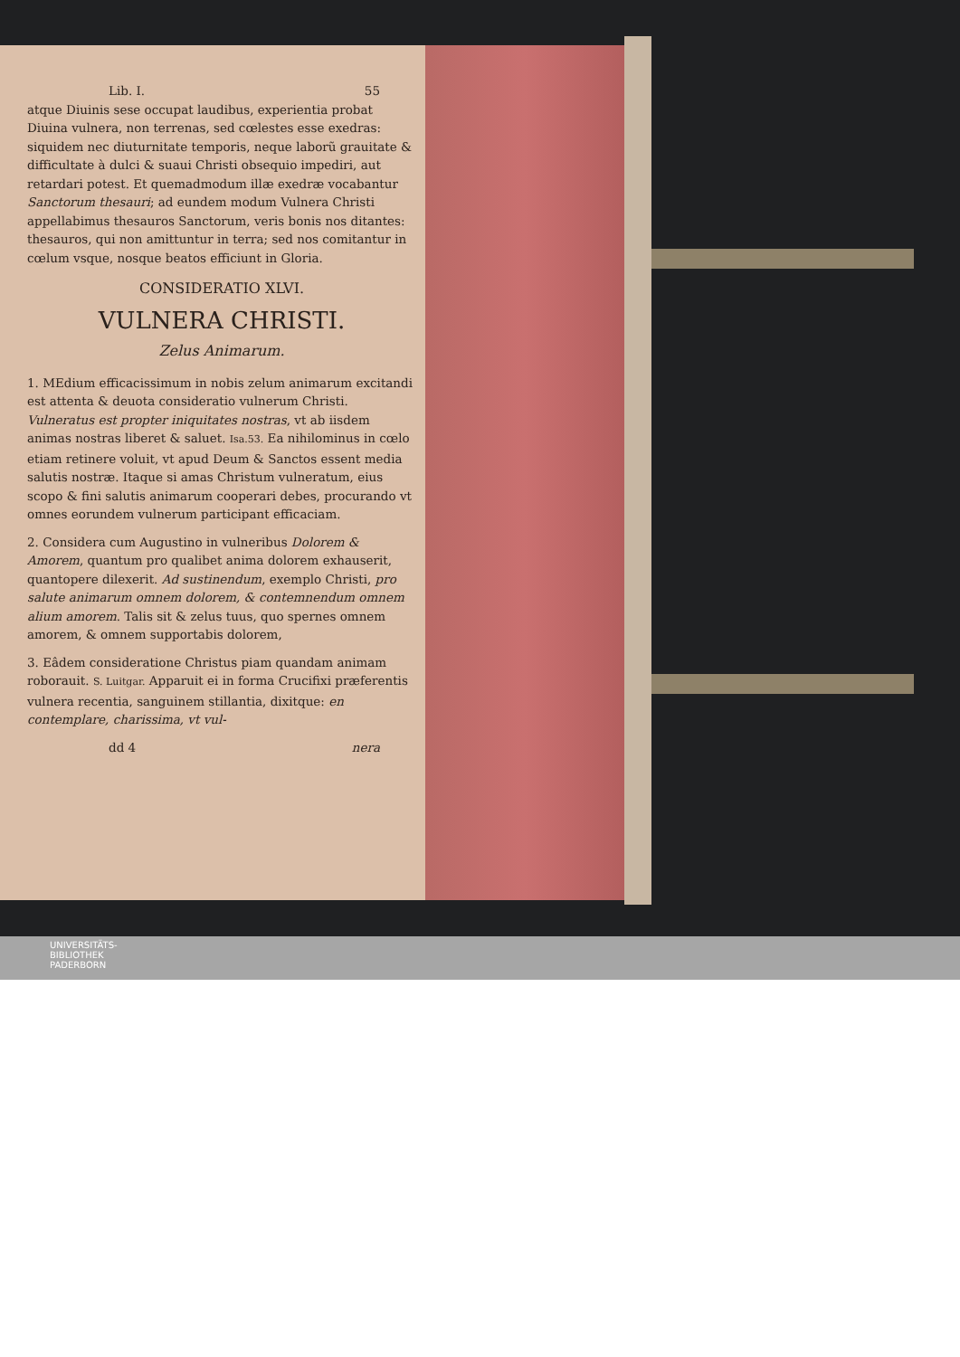Lib. I. 55
atque Diuinis sese occupat laudibus, experientia probat Diuina vulnera, non terrenas, sed cœlestes esse exedras: siquidem nec diuturnitate temporis, neque laborũ grauitate & difficultate à dulci & suaui Christi obsequio impediri, aut retardari potest. Et quemadmodum illæ exedræ vocabantur Sanctorum thesauri; ad eundem modum Vulnera Christi appellabimus thesauros Sanctorum, veris bonis nos ditantes: thesauros, qui non amittuntur in terra; sed nos comitantur in cœlum vsque, nosque beatos efficiunt in Gloria.
CONSIDERATIO XLVI.
VULNERA CHRISTI.
Zelus Animarum.
1. MEdium efficacissimum in nobis zelum animarum excitandi est attenta & deuota consideratio vulnerum Christi. Vulneratus est propter iniquitates nostras, vt ab iisdem animas nostras liberet & saluet. Isa.53. Ea nihilominus in cœlo etiam retinere voluit, vt apud Deum & Sanctos essent media salutis nostræ. Itaque si amas Christum vulneratum, eius scopo & fini salutis animarum cooperari debes, procurando vt omnes eorundem vulnerum participant efficaciam.
2. Considera cum Augustino in vulneribus Dolorem & Amorem, quantum pro qualibet anima dolorem exhauserit, quantopere dilexerit. Ad sustinendum, exemplo Christi, pro salute animarum omnem dolorem, & contemnendum omnem alium amorem. Talis sit & zelus tuus, quo spernes omnem amorem, & omnem supportabis dolorem,
3. Eâdem consideratione Christus piam quandam animam roborauit. S. Luitgar. Apparuit ei in forma Crucifixi præferentis vulnera recentia, sanguinem stillantia, dixitque: en contemplare, charissima, vt vul-
dd 4 nera
UNIVERSITÄTS-
BIBLIOTHEK
PADERBORN